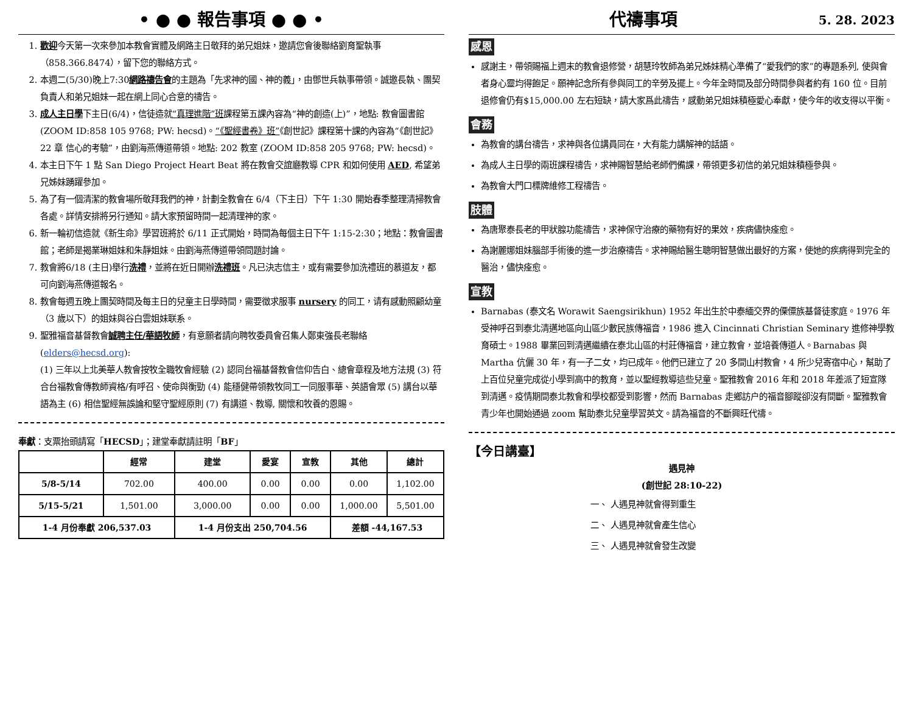• ● ● 報告事項 ● ● •
1. 歡迎今天第一次來參加本教會實體及網路主日敬拜的弟兄姐妹，邀請您會後聯絡劉育聖執事（858.366.8474），留下您的聯絡方式。
2. 本週二(5/30)晚上7:30網路禱告會的主題為「先求神的國、神的義」，由鄧世兵執事帶領。誠邀長執、團契負責人和弟兄姐妹一起在網上同心合意的禱告。
3. 成人主日學下主日(6/4)，信徒造就“真理進階”班課程第五課內容為“神的創造(上)”，地點: 教會圖書館(ZOOM ID:858 105 9768; PW: hecsd)。“《聖經書卷》班”《創世記》課程第十課的內容為“《創世記》22 章 信心的考驗”，由劉海燕傳道帶領。地點: 202 教室 (ZOOM ID:858 205 9768; PW: hecsd)。
4. 本主日下午 1 點 San Diego Project Heart Beat 將在教會交誼廳教導 CPR 和如何使用 AED, 希望弟兄姊妹踴躍參加。
5. 為了有一個清潔的教會場所敬拜我們的神，計劃全教會在 6/4（下主日）下午 1:30 開始春季整理清掃教會各處。詳情安排將另行通知。請大家預留時間一起清理神的家。
6. 新一輪初信造就《新生命》學習班將於 6/11 正式開始，時間為每個主日下午 1:15-2:30；地點：教會圖書館；老師是揭業琳姐妹和朱靜姐妹。由劉海燕傳道帶領問題討論。
7. 教會將6/18 (主日)舉行洗禮，並將在近日開辦洗禮班。凡已決志信主，或有需要參加洗禮班的慕道友，都可向劉海燕傳道報名。
8. 教會每週五晚上團契時間及每主日的兒童主日學時間，需要徵求服事 nursery 的同工，请有感動照顧幼童（3 歲以下）的姐妹與谷白雲姐妹联系。
9. 聖雅福音基督教會誠聘主任/華語牧師，有意願者請向聘牧委員會召集人鄭東強長老聯絡(elders@hecsd.org):
(1) 三年以上北美華人教會按牧全職牧會經驗 (2) 認同台福基督教會信仰告白、總會章程及地方法規 (3) 符合台福教會傳教師資格/有呼召、使命與衡勁 (4) 能穩健帶領教牧同工一同服事華、英語會眾 (5) 講台以華語為主 (6) 相信聖經無誤論和堅守聖經原則 (7) 有講道、教導, 關懷和牧養的恩賜。
奉獻：支票抬頭請寫「HECSD」；建堂奉獻請註明「BF」
| | 經常 | 建堂 | 愛宴 | 宣教 | 其他 | 總計 |
| --- | --- | --- | --- | --- | --- | --- |
| 5/8-5/14 | 702.00 | 400.00 | 0.00 | 0.00 | 0.00 | 1,102.00 |
| 5/15-5/21 | 1,501.00 | 3,000.00 | 0.00 | 0.00 | 1,000.00 | 5,501.00 |
| 1-4 月份奉獻 206,537.03 | | 1-4 月份支出 250,704.56 | | | 差額 -44,167.53 | |
代禱事項 5. 28. 2023
感恩
感謝主，帶領賜福上週末的教會退修營，胡慧玲牧師為弟兄姊妹精心準備了“愛我們的家”的專題系列, 使與會者身心靈均得飽足。願神記念所有參與同工的辛勞及擺上。今年全時間及部分時間參與者約有 160 位。目前退修會仍有$15,000.00 左右短缺，請大家爲此禱告，感動弟兄姐妹積極愛心奉獻，使今年的收支得以平衡。
會務
為教會的講台禱告，求神與各位講員同在，大有能力講解神的話語。
為成人主日學的兩班課程禱告，求神賜智慧給老師們備課，帶領更多初信的弟兄姐妹積極參與。
為教會大門口標牌維修工程禱告。
肢體
為唐聚泰長老的甲狀腺功能禱告，求神保守治療的藥物有好的果效，疾病儘快痊愈。
為謝麗娜姐妹腦部手術後的進一步治療禱告。求神賜給醫生聰明智慧做出最好的方案，使她的疾病得到完全的醫治，儘快痊愈。
宣教
Barnabas (泰文名 Worawit Saengsirikhun) 1952 年出生於中泰緬交界的傈僳族基督徒家庭。1976 年受神呼召到泰北清邁地區向山區少數民族傳福音，1986 進入 Cincinnati Christian Seminary 進修神學教育碩士。1988 畢業回到清邁繼續在泰北山區的村莊傳福音，建立教會，並培養傳道人。Barnabas 與 Martha 伉儷 30 年，有一子二女，均已成年。他們已建立了 20 多間山村教會，4 所少兒寄宿中心，幫助了上百位兒童完成從小學到高中的教育，並以聖經教導這些兒童。聖雅教會 2016 年和 2018 年差派了短宣隊到清邁。疫情期間泰北教會和學校都受到影響，然而 Barnabas 走鄉訪户的福音腳蹤卻沒有間斷。聖雅教會青少年也開始通過 zoom 幫助泰北兒童學習英文。請為福音的不斷興旺代禱。
【今日講臺】
遇見神
(創世記 28:10-22)
一、 人遇見神就會得到重生
二、 人遇見神就會產生信心
三、 人遇見神就會發生改變